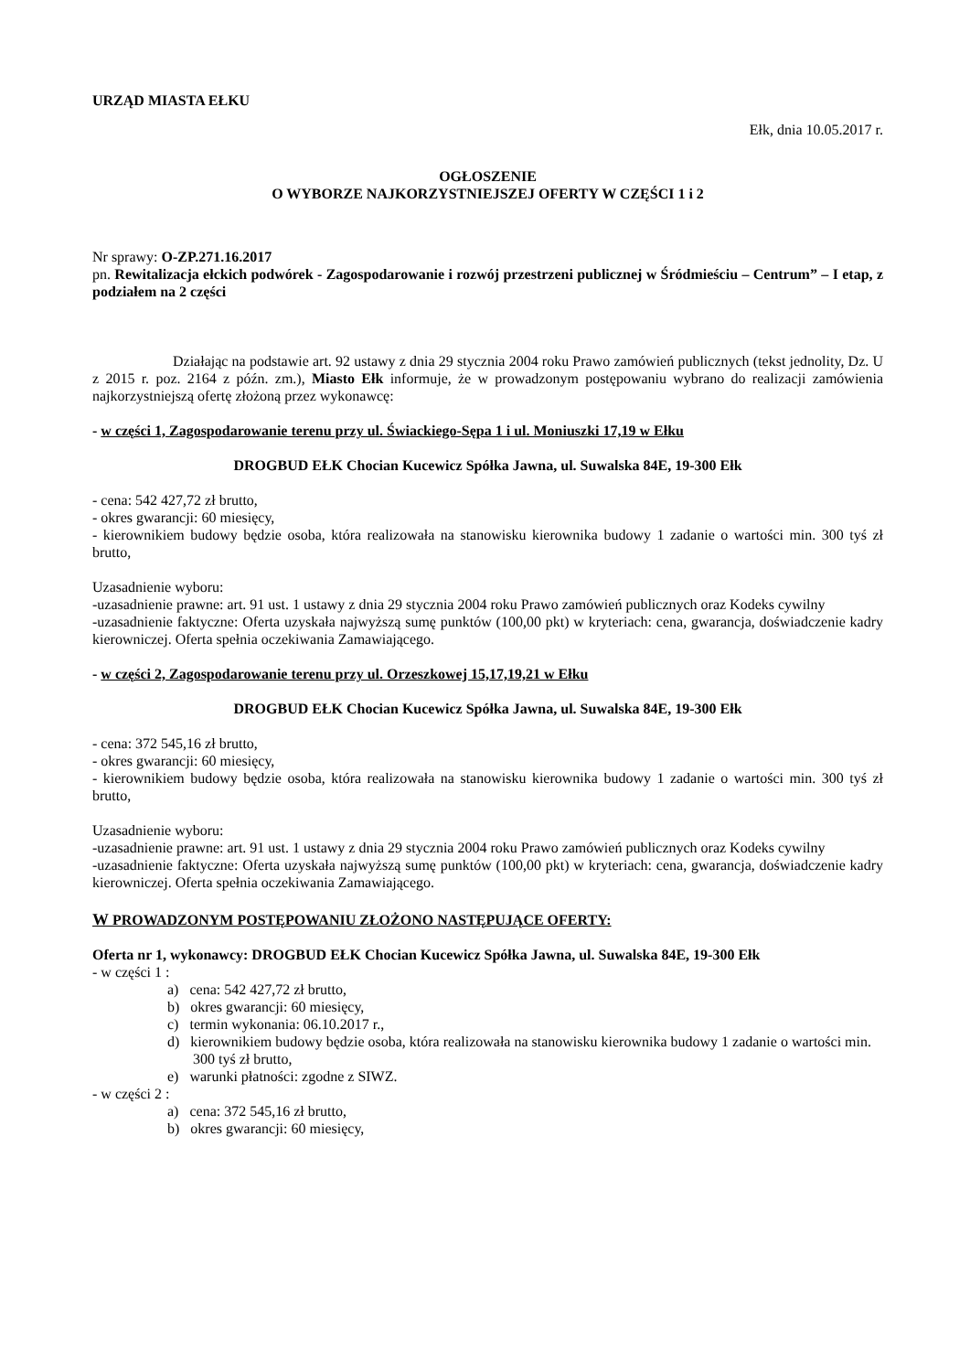URZĄD MIASTA EŁKU
Ełk, dnia 10.05.2017 r.
OGŁOSZENIE
O WYBORZE NAJKORZYSTNIEJSZEJ OFERTY W CZĘŚCI 1 i 2
Nr sprawy: O-ZP.271.16.2017
pn. Rewitalizacja ełckich podwórek - Zagospodarowanie i rozwój przestrzeni publicznej w Śródmieściu – Centrum” – I etap, z podziałem na 2 części
Działając na podstawie art. 92 ustawy z dnia 29 stycznia 2004 roku Prawo zamówień publicznych (tekst jednolity, Dz. U z 2015 r. poz. 2164 z późn. zm.), Miasto Ełk informuje, że w prowadzonym postępowaniu wybrano do realizacji zamówienia najkorzystniejszą ofertę złożoną przez wykonawcę:
- w części 1, Zagospodarowanie terenu przy ul. Świackiego-Sępa 1 i ul. Moniuszki 17,19 w Ełku
DROGBUD EŁK Chocian Kucewicz Spółka Jawna, ul. Suwalska 84E, 19-300 Ełk
- cena: 542 427,72 zł brutto,
- okres gwarancji: 60 miesięcy,
- kierownikiem budowy będzie osoba, która realizowała na stanowisku kierownika budowy 1 zadanie o wartości min. 300 tyś zł brutto,
Uzasadnienie wyboru:
-uzasadnienie prawne: art. 91 ust. 1 ustawy z dnia 29 stycznia 2004 roku Prawo zamówień publicznych oraz Kodeks cywilny
-uzasadnienie faktyczne: Oferta uzyskała najwyższą sumę punktów (100,00 pkt) w kryteriach: cena, gwarancja, doświadczenie kadry kierowniczej. Oferta spełnia oczekiwania Zamawiającego.
- w części 2, Zagospodarowanie terenu przy ul. Orzeszkowej 15,17,19,21 w Ełku
DROGBUD EŁK Chocian Kucewicz Spółka Jawna, ul. Suwalska 84E, 19-300 Ełk
- cena: 372 545,16 zł brutto,
- okres gwarancji: 60 miesięcy,
- kierownikiem budowy będzie osoba, która realizowała na stanowisku kierownika budowy 1 zadanie o wartości min. 300 tyś zł brutto,
Uzasadnienie wyboru:
-uzasadnienie prawne: art. 91 ust. 1 ustawy z dnia 29 stycznia 2004 roku Prawo zamówień publicznych oraz Kodeks cywilny
-uzasadnienie faktyczne: Oferta uzyskała najwyższą sumę punktów (100,00 pkt) w kryteriach: cena, gwarancja, doświadczenie kadry kierowniczej. Oferta spełnia oczekiwania Zamawiającego.
W PROWADZONYM POSTĘPOWANIU ZŁOŻONO NASTĘPUJĄCE OFERTY:
Oferta nr 1, wykonawcy: DROGBUD EŁK Chocian Kucewicz Spółka Jawna, ul. Suwalska 84E, 19-300 Ełk
- w części 1 :
a) cena: 542 427,72 zł brutto,
b) okres gwarancji: 60 miesięcy,
c) termin wykonania: 06.10.2017 r.,
d) kierownikiem budowy będzie osoba, która realizowała na stanowisku kierownika budowy 1 zadanie o wartości min. 300 tyś zł brutto,
e) warunki płatności: zgodne z SIWZ.
- w części 2 :
a) cena: 372 545,16 zł brutto,
b) okres gwarancji: 60 miesięcy,